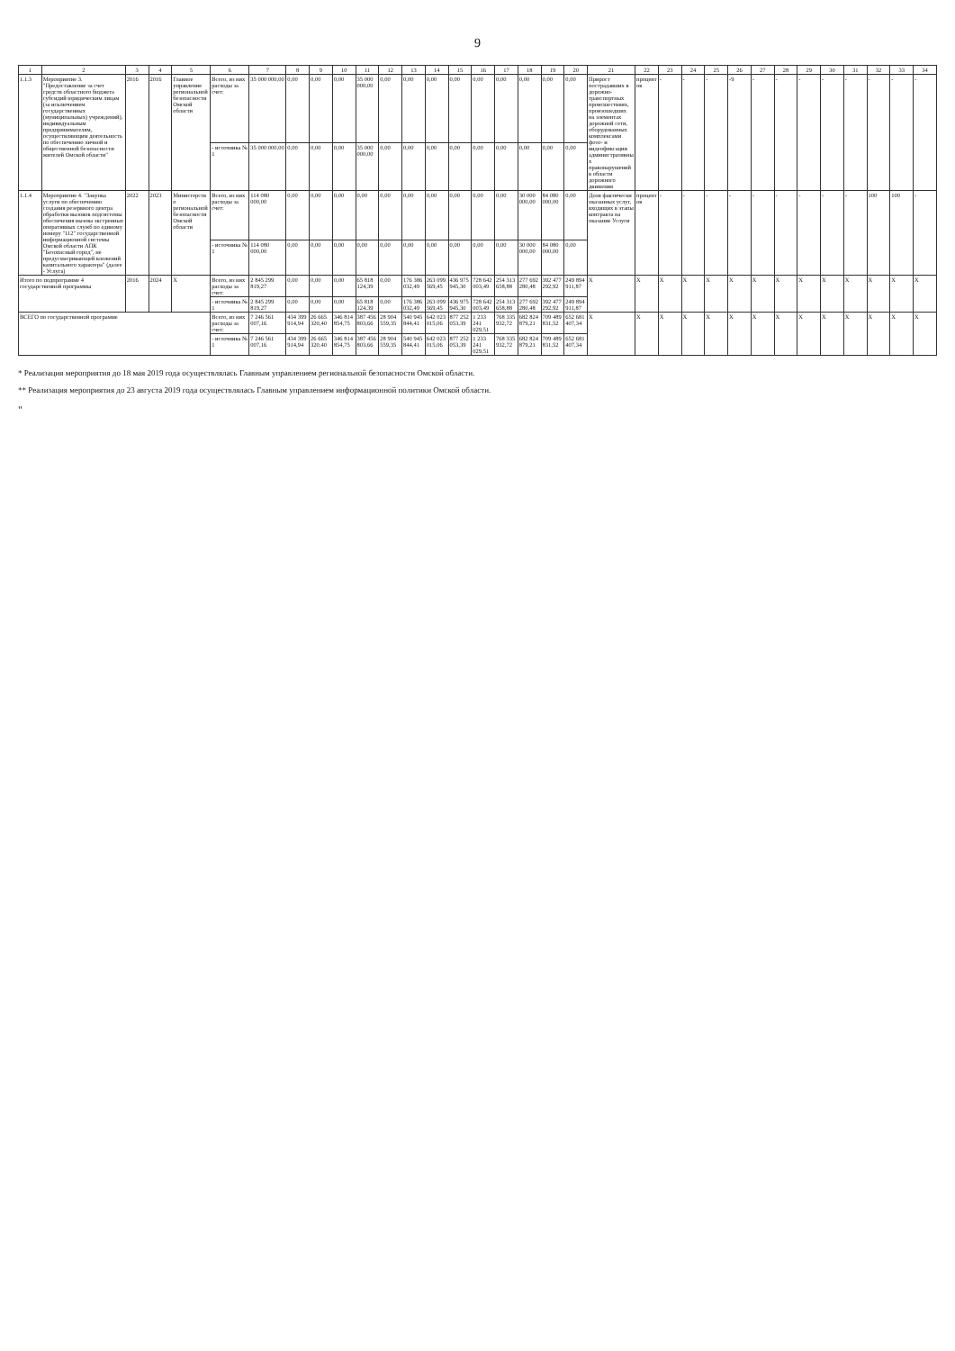9
| 1 | 2 | 3 | 4 | 5 | 6 | 7 | 8 | 9 | 10 | 11 | 12 | 13 | 14 | 15 | 16 | 17 | 18 | 19 | 20 | 21 | 22 | 23 | 24 | 25 | 26 | 27 | 28 | 29 | 30 | 31 | 32 | 33 | 34 |
| --- | --- | --- | --- | --- | --- | --- | --- | --- | --- | --- | --- | --- | --- | --- | --- | --- | --- | --- | --- | --- | --- | --- | --- | --- | --- | --- | --- | --- | --- | --- | --- | --- | --- |
| 1.1.3 | Мероприятие 3. "Предоставление за счет средств областного бюджета субсидий юридическим лицам (за исключением государственных (муниципальных) учреждений), индивидуальным предпринимателям, осуществляющим деятельность по обеспечению личной и общественной безопасности жителей Омской области" | 2016 | 2016 | Главное управление региональной безопасности Омской области | Всего, из них расходы за счет: | 35 000 000,00 | 0,00 | 0,00 | 0,00 | 35 000 000,00 | 0,00 | 0,00 | 0,00 | 0,00 | 0,00 | 0,00 | 0,00 | 0,00 | 0,00 | Прирост пострадавших в дорожно-транспортных происшествиях, произошедших на элементах дорожной сети, оборудованных комплексами фото- и видеофиксации административных правонарушений в области дорожного движения | процентов | - | - | - | -9 | - | - | - | - | - | - | - | - |
| | | | | | - источника № 1 | 35 000 000,00 | 0,00 | 0,00 | 0,00 | 35 000 000,00 | 0,00 | 0,00 | 0,00 | 0,00 | 0,00 | 0,00 | 0,00 | 0,00 | 0,00 | | | | | | | | | | | | | | |
| 1.1.4 | Мероприятие 4. "Закупка услуги по обеспечению создания резервного центра обработки вызовов подсистемы обеспечения вызова экстренных оперативных служб по единому номеру "112" государственной информационной системы Омской области АПК "Безопасный город", не предусматривающей вложений капитального характера" (далее - Услуга) | 2022 | 2023 | Министерство региональной безопасности Омской области | Всего, из них расходы за счет: | 114 080 000,00 | 0,00 | 0,00 | 0,00 | 0,00 | 0,00 | 0,00 | 0,00 | 0,00 | 0,00 | 0,00 | 30 000 000,00 | 84 080 000,00 | 0,00 | Доля фактически оказанных услуг, входящих в этапы контракта на оказание Услуги | процентов | - | - | - | - | - | - | - | - | - | 100 | 100 | - |
| | | | | | - источника № 1 | 114 080 000,00 | 0,00 | 0,00 | 0,00 | 0,00 | 0,00 | 0,00 | 0,00 | 0,00 | 0,00 | 0,00 | 30 000 000,00 | 84 080 000,00 | 0,00 | | | | | | | | | | | | | | |
| Итого по подпрограмме 4 государственной программы | | 2016 | 2024 | X | Всего, из них расходы за счет: | 2 845 299 819,27 | 0,00 | 0,00 | 0,00 | 65 818 124,39 | 0,00 | 176 386 032,49 | 263 099 569,45 | 436 975 945,30 | 728 642 003,49 | 254 313 658,88 | 277 692 280,48 | 392 477 292,92 | 249 894 911,87 | X | X | X | X | X | X | X | X | X | X | X | X | X | X |
| | | | | | - источника № 1 | 2 845 299 819,27 | 0,00 | 0,00 | 0,00 | 65 818 124,39 | 0,00 | 176 386 032,49 | 263 099 569,45 | 436 975 945,30 | 728 642 003,49 | 254 313 658,88 | 277 692 280,48 | 392 477 292,92 | 249 894 911,87 | | | | | | | | | | | | | | |
| ВСЕГО по государственной программе | | | | | Всего, из них расходы за счет: | 7 246 561 007,16 | 434 399 914,94 | 26 665 320,40 | 346 814 854,75 | 387 456 803,66 | 28 904 559,35 | 540 945 844,41 | 642 023 015,06 | 877 252 053,39 | 1 233 241 029,51 | 768 335 932,72 | 682 824 879,21 | 709 489 831,52 | 652 681 407,34 | X | X | X | X | X | X | X | X | X | X | X | X | X | X |
| | | | | | - источника № 1 | 7 246 561 007,16 | 434 399 914,94 | 26 665 320,40 | 346 814 854,75 | 387 456 803,66 | 28 904 559,35 | 540 945 844,41 | 642 023 015,06 | 877 252 053,39 | 1 233 241 029,51 | 768 335 932,72 | 682 824 879,21 | 709 489 831,52 | 652 681 407,34 | | | | | | | | | | | | | | |
* Реализация мероприятия до 18 мая 2019 года осуществлялась Главным управлением региональной безопасности Омской области.
** Реализация мероприятия до 23 августа 2019 года осуществлялась Главным управлением информационной политики Омской области.
"